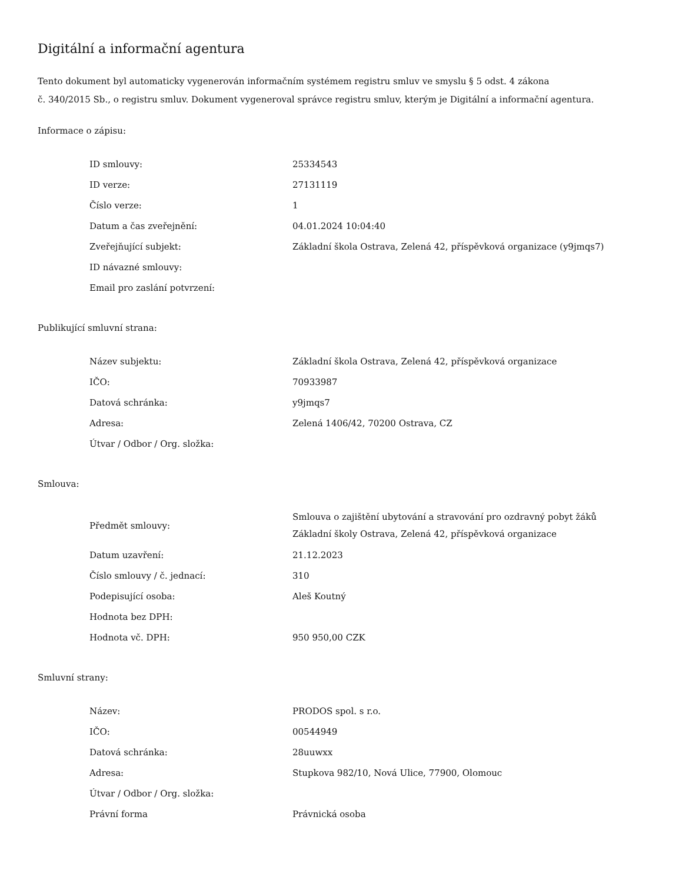Digitální a informační agentura
Tento dokument byl automaticky vygenerován informačním systémem registru smluv ve smyslu § 5 odst. 4 zákona
č. 340/2015 Sb., o registru smluv. Dokument vygeneroval správce registru smluv, kterým je Digitální a informační agentura.
Informace o zápisu:
| ID smlouvy: | 25334543 |
| ID verze: | 27131119 |
| Číslo verze: | 1 |
| Datum a čas zveřejnění: | 04.01.2024 10:04:40 |
| Zveřejňující subjekt: | Základní škola Ostrava, Zelená 42, příspěvková organizace (y9jmqs7) |
| ID návazné smlouvy: | |
| Email pro zaslání potvrzení: | |
Publikující smluvní strana:
| Název subjektu: | Základní škola Ostrava, Zelená 42, příspěvková organizace |
| IČO: | 70933987 |
| Datová schránka: | y9jmqs7 |
| Adresa: | Zelená 1406/42, 70200 Ostrava, CZ |
| Útvar / Odbor / Org. složka: | |
Smlouva:
| Předmět smlouvy: | Smlouva o zajištění ubytování a stravování pro ozdravný pobyt žáků Základní školy Ostrava, Zelená 42, příspěvková organizace |
| Datum uzavření: | 21.12.2023 |
| Číslo smlouvy / č. jednací: | 310 |
| Podepisující osoba: | Aleš Koutný |
| Hodnota bez DPH: | |
| Hodnota vč. DPH: | 950 950,00 CZK |
Smluvní strany:
| Název: | PRODOS spol. s r.o. |
| IČO: | 00544949 |
| Datová schránka: | 28uuwxx |
| Adresa: | Stupkova 982/10, Nová Ulice, 77900, Olomouc |
| Útvar / Odbor / Org. složka: | |
| Právní forma | Právnická osoba |